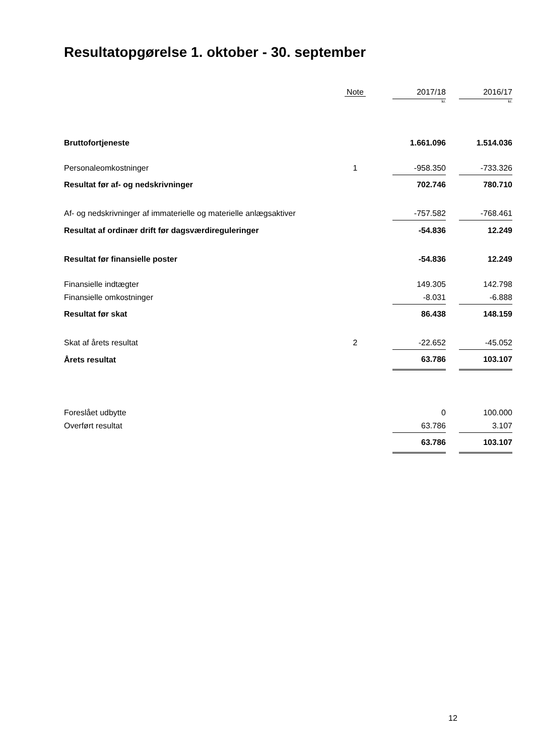Resultatopgørelse 1. oktober - 30. september
| | Note | | 2017/18 | | 2016/17 |
| --- | --- | --- | --- | --- | --- |
| | | | kr. | | kr. |
| Bruttofortjeneste | | | 1.661.096 | | 1.514.036 |
| Personaleomkostninger | 1 | | -958.350 | | -733.326 |
| Resultat før af- og nedskrivninger | | | 702.746 | | 780.710 |
| Af- og nedskrivninger af immaterielle og materielle anlægsaktiver | | | -757.582 | | -768.461 |
| Resultat af ordinær drift før dagsværdireguleringer | | | -54.836 | | 12.249 |
| Resultat før finansielle poster | | | -54.836 | | 12.249 |
| Finansielle indtægter | | | 149.305 | | 142.798 |
| Finansielle omkostninger | | | -8.031 | | -6.888 |
| Resultat før skat | | | 86.438 | | 148.159 |
| Skat af årets resultat | 2 | | -22.652 | | -45.052 |
| Årets resultat | | | 63.786 | | 103.107 |
| Foreslået udbytte | | | 0 | | 100.000 |
| Overført resultat | | | 63.786 | | 3.107 |
| | | | 63.786 | | 103.107 |
12